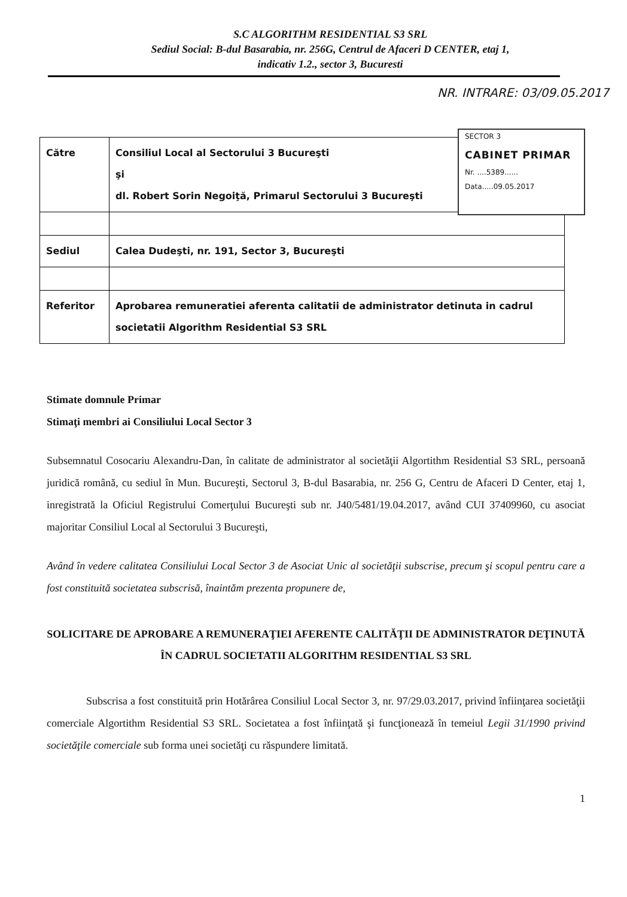S.C ALGORITHM RESIDENTIAL S3 SRL
Sediul Social: B-dul Basarabia, nr. 256G, Centrul de Afaceri D CENTER, etaj 1,
indicativ 1.2., sector 3, Bucuresti
NR. INTRARE: 03/09.05.2017
SECTOR 3
CABINET PRIMAR
Nr. ....5389......
Data.....09.05.2017
| Către | Consiliul Local al Sectorului 3 Bucureşti şi dl. Robert Sorin Negoiţă, Primarul Sectorului 3 Bucureşti |
| Sediul | Calea Dudeşti, nr. 191, Sector 3, Bucureşti |
| Referitor | Aprobarea remuneratiei aferenta calitatii de administrator detinuta in cadrul societatii Algorithm Residential S3 SRL |
Stimate domnule Primar
Stimaţi membri ai Consiliului Local Sector 3
Subsemnatul Cosocariu Alexandru-Dan, în calitate de administrator al societăţii Algortithm Residential S3 SRL, persoană juridică română, cu sediul în Mun. Bucureşti, Sectorul 3, B-dul Basarabia, nr. 256 G, Centru de Afaceri D Center, etaj 1, inregistrată la Oficiul Registrului Comerţului Bucureşti sub nr. J40/5481/19.04.2017, având CUI 37409960, cu asociat majoritar Consiliul Local al Sectorului 3 Bucureşti,
Având în vedere calitatea Consiliului Local Sector 3 de Asociat Unic al societăţii subscrise, precum şi scopul pentru care a fost constituită societatea subscrisă, înaintăm prezenta propunere de,
SOLICITARE DE APROBARE A REMUNERAŢIEI AFERENTE CALITĂŢII DE ADMINISTRATOR DEŢINUTĂ ÎN CADRUL SOCIETATII ALGORITHM RESIDENTIAL S3 SRL
Subscrisa a fost constituită prin Hotărârea Consiliul Local Sector 3, nr. 97/29.03.2017, privind înfiinţarea societăţii comerciale Algortithm Residential S3 SRL. Societatea a fost înfiinţată şi funcţionează în temeiul Legii 31/1990 privind societăţile comerciale sub forma unei societăţi cu răspundere limitată.
1